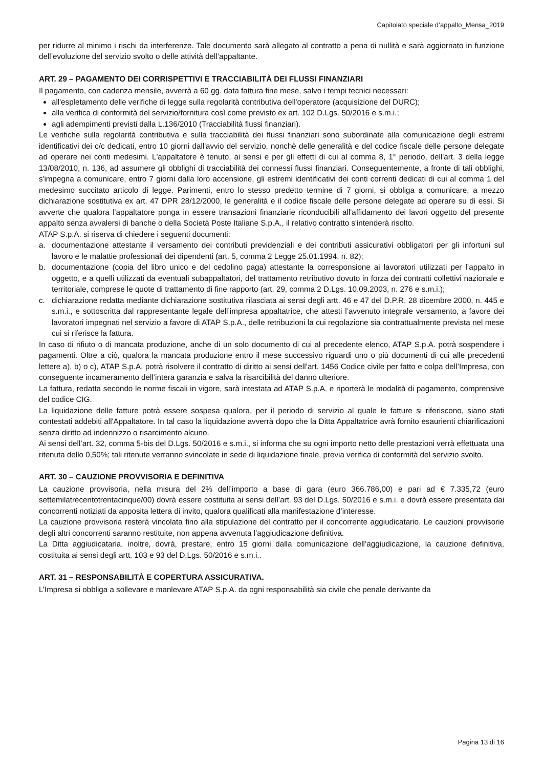Capitolato speciale d’appalto_Mensa_2019
per ridurre al minimo i rischi da interferenze. Tale documento sarà allegato al contratto a pena di nullità e sarà aggiornato in funzione dell’evoluzione del servizio svolto o delle attività dell’appaltante.
ART. 29 – PAGAMENTO DEI CORRISPETTIVI E TRACCIABILITÀ DEI FLUSSI FINANZIARI
Il pagamento, con cadenza mensile, avverrà a 60 gg. data fattura fine mese, salvo i tempi tecnici necessari:
all'espletamento delle verifiche di legge sulla regolarità contributiva dell'operatore (acquisizione del DURC);
alla verifica di conformità del servizio/fornitura così come previsto ex art. 102 D.Lgs. 50/2016 e s.m.i.;
agli adempimenti previsti dalla L.136/2010 (Tracciabilità flussi finanziari).
Le verifiche sulla regolarità contributiva e sulla tracciabilità dei flussi finanziari sono subordinate alla comunicazione degli estremi identificativi dei c/c dedicati, entro 10 giorni dall'avvio del servizio, nonchè delle generalità e del codice fiscale delle persone delegate ad operare nei conti medesimi. L'appaltatore è tenuto, ai sensi e per gli effetti di cui al comma 8, 1° periodo, dell'art. 3 della legge 13/08/2010, n. 136, ad assumere gli obblighi di tracciabilità dei connessi flussi finanziari. Conseguentemente, a fronte di tali obblighi, s'impegna a comunicare, entro 7 giorni dalla loro accensione, gli estremi identificativi dei conti correnti dedicati di cui al comma 1 del medesimo succitato articolo di legge. Parimenti, entro lo stesso predetto termine di 7 giorni, si obbliga a comunicare, a mezzo dichiarazione sostitutiva ex art. 47 DPR 28/12/2000, le generalità e il codice fiscale delle persone delegate ad operare su di essi. Si avverte che qualora l'appaltatore ponga in essere transazioni finanziarie riconducibili all'affidamento dei lavori oggetto del presente appalto senza avvalersi di banche o della Società Poste Italiane S.p.A., il relativo contratto s'intenderà risolto.
ATAP S.p.A. si riserva di chiedere i seguenti documenti:
a. documentazione attestante il versamento dei contributi previdenziali e dei contributi assicurativi obbligatori per gli infortuni sul lavoro e le malattie professionali dei dipendenti (art. 5, comma 2 Legge 25.01.1994, n. 82);
b. documentazione (copia del libro unico e del cedolino paga) attestante la corresponsione ai lavoratori utilizzati per l’appalto in oggetto, e a quelli utilizzati da eventuali subappaltatori, del trattamento retributivo dovuto in forza dei contratti collettivi nazionale e territoriale, comprese le quote di trattamento di fine rapporto (art. 29, comma 2 D.Lgs. 10.09.2003, n. 276 e s.m.i.);
c. dichiarazione redatta mediante dichiarazione sostitutiva rilasciata ai sensi degli artt. 46 e 47 del D.P.R. 28 dicembre 2000, n. 445 e s.m.i., e sottoscritta dal rappresentante legale dell’impresa appaltatrice, che attesti l’avvenuto integrale versamento, a favore dei lavoratori impegnati nel servizio a favore di ATAP S.p.A., delle retribuzioni la cui regolazione sia contrattualmente prevista nel mese cui si riferisce la fattura.
In caso di rifiuto o di mancata produzione, anche di un solo documento di cui al precedente elenco, ATAP S.p.A. potrà sospendere i pagamenti. Oltre a ciò, qualora la mancata produzione entro il mese successivo riguardi uno o più documenti di cui alle precedenti lettere a), b) o c), ATAP S.p.A. potrà risolvere il contratto di diritto ai sensi dell’art. 1456 Codice civile per fatto e colpa dell’Impresa, con conseguente incameramento dell’intera garanzia e salva la risarcibilità del danno ulteriore.
La fattura, redatta secondo le norme fiscali in vigore, sarà intestata ad ATAP S.p.A. e riporterà le modalità di pagamento, comprensive del codice CIG.
La liquidazione delle fatture potrà essere sospesa qualora, per il periodo di servizio al quale le fatture si riferiscono, siano stati contestati addebiti all'Appaltatore. In tal caso la liquidazione avverrà dopo che la Ditta Appaltatrice avrà fornito esaurienti chiarificazioni senza diritto ad indennizzo o risarcimento alcuno.
Ai sensi dell’art. 32, comma 5-bis del D.Lgs. 50/2016 e s.m.i., si informa che su ogni importo netto delle prestazioni verrà effettuata una ritenuta dello 0,50%; tali ritenute verranno svincolate in sede di liquidazione finale, previa verifica di conformità del servizio svolto.
ART. 30 – CAUZIONE PROVVISORIA E DEFINITIVA
La cauzione provvisoria, nella misura del 2% dell’importo a base di gara (euro 366.786,00) e pari ad € 7.335,72 (euro settemilatrecentotrentacinque/00) dovrà essere costituita ai sensi dell’art. 93 del D.Lgs. 50/2016 e s.m.i. e dovrà essere presentata dai concorrenti notiziati da apposita lettera di invito, qualora qualificati alla manifestazione d’interesse.
La cauzione provvisoria resterà vincolata fino alla stipulazione del contratto per il concorrente aggiudicatario. Le cauzioni provvisorie degli altri concorrenti saranno restituite, non appena avvenuta l’aggiudicazione definitiva.
La Ditta aggiudicataria, inoltre, dovrà, prestare, entro 15 giorni dalla comunicazione dell’aggiudicazione, la cauzione definitiva, costituita ai sensi degli artt. 103 e 93 del D.Lgs. 50/2016 e s.m.i..
ART. 31 – RESPONSABILITÀ E COPERTURA ASSICURATIVA.
L’Impresa si obbliga a sollevare e manlevare ATAP S.p.A. da ogni responsabilità sia civile che penale derivante da
Pagina 13 di 16